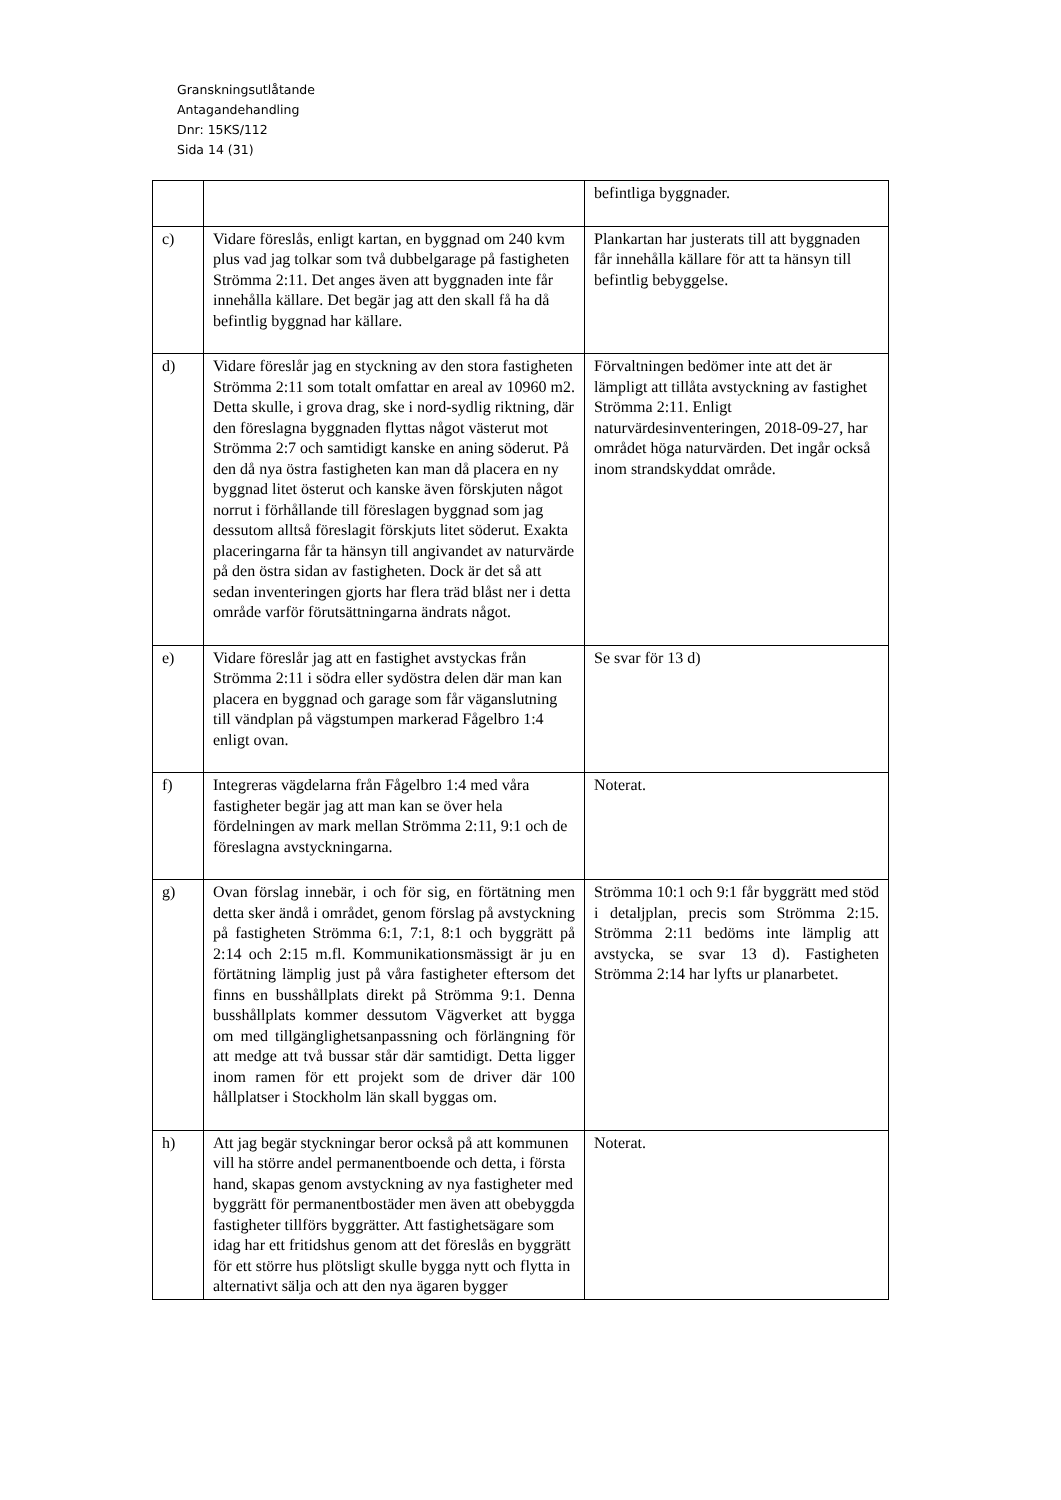Granskningsutlåtande
Antagandehandling
Dnr: 15KS/112
Sida 14 (31)
| | | befintliga byggnader. |
| c) | Vidare föreslås, enligt kartan, en byggnad om 240 kvm plus vad jag tolkar som två dubbelgarage på fastigheten Strömma 2:11. Det anges även att byggnaden inte får innehålla källare. Det begär jag att den skall få ha då befintlig byggnad har källare. | Plankartan har justerats till att byggnaden får innehålla källare för att ta hänsyn till befintlig bebyggelse. |
| d) | Vidare föreslår jag en styckning av den stora fastigheten Strömma 2:11 som totalt omfattar en areal av 10960 m2. Detta skulle, i grova drag, ske i nord-sydlig riktning, där den föreslagna byggnaden flyttas något västerut mot Strömma 2:7 och samtidigt kanske en aning söderut. På den då nya östra fastigheten kan man då placera en ny byggnad litet österut och kanske även förskjuten något norrut i förhållande till föreslagen byggnad som jag dessutom alltså föreslagit förskjuts litet söderut. Exakta placeringarna får ta hänsyn till angivandet av naturvärde på den östra sidan av fastigheten. Dock är det så att sedan inventeringen gjorts har flera träd blåst ner i detta område varför förutsättningarna ändrats något. | Förvaltningen bedömer inte att det är lämpligt att tillåta avstyckning av fastighet Strömma 2:11. Enligt naturvärdesinventeringen, 2018-09-27, har området höga naturvärden. Det ingår också inom strandskyddat område. |
| e) | Vidare föreslår jag att en fastighet avstyckas från Strömma 2:11 i södra eller sydöstra delen där man kan placera en byggnad och garage som får väganslutning till vändplan på vägstumpen markerad Fågelbro 1:4 enligt ovan. | Se svar för 13 d) |
| f) | Integreras vägdelarna från Fågelbro 1:4 med våra fastigheter begär jag att man kan se över hela fördelningen av mark mellan Strömma 2:11, 9:1 och de föreslagna avstyckningarna. | Noterat. |
| g) | Ovan förslag innebär, i och för sig, en förtätning men detta sker ändå i området, genom förslag på avstyckning på fastigheten Strömma 6:1, 7:1, 8:1 och byggrätt på 2:14 och 2:15 m.fl. Kommunikationsmässigt är ju en förtätning lämplig just på våra fastigheter eftersom det finns en busshållplats direkt på Strömma 9:1. Denna busshållplats kommer dessutom Vägverket att bygga om med tillgänglighetsanpassning och förlängning för att medge att två bussar står där samtidigt. Detta ligger inom ramen för ett projekt som de driver där 100 hållplatser i Stockholm län skall byggas om. | Strömma 10:1 och 9:1 får byggrätt med stöd i detaljplan, precis som Strömma 2:15. Strömma 2:11 bedöms inte lämplig att avstycka, se svar 13 d). Fastigheten Strömma 2:14 har lyfts ur planarbetet. |
| h) | Att jag begär styckningar beror också på att kommunen vill ha större andel permanentboende och detta, i första hand, skapas genom avstyckning av nya fastigheter med byggrätt för permanentbostäder men även att obebyggda fastigheter tillförs byggrätter. Att fastighetsägare som idag har ett fritidshus genom att det föreslås en byggrätt för ett större hus plötsligt skulle bygga nytt och flytta in alternativt sälja och att den nya ägaren bygger | Noterat. |